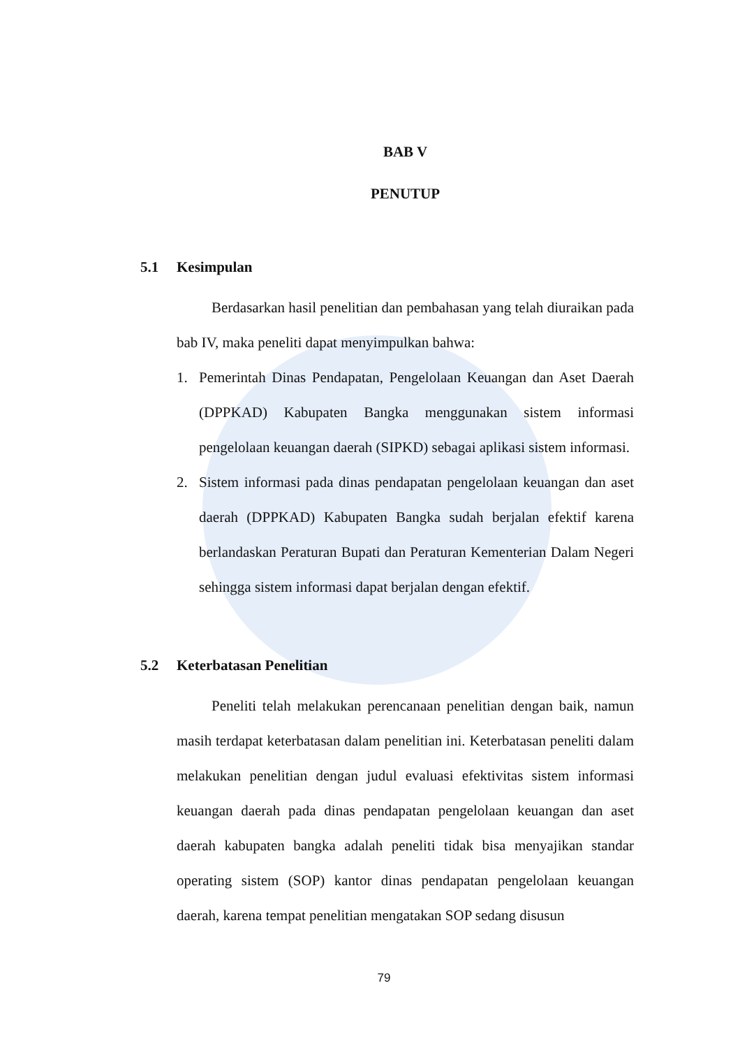BAB V
PENUTUP
5.1 Kesimpulan
Berdasarkan hasil penelitian dan pembahasan yang telah diuraikan pada bab IV, maka peneliti dapat menyimpulkan bahwa:
1. Pemerintah Dinas Pendapatan, Pengelolaan Keuangan dan Aset Daerah (DPPKAD) Kabupaten Bangka menggunakan sistem informasi pengelolaan keuangan daerah (SIPKD) sebagai aplikasi sistem informasi.
2. Sistem informasi pada dinas pendapatan pengelolaan keuangan dan aset daerah (DPPKAD) Kabupaten Bangka sudah berjalan efektif karena berlandaskan Peraturan Bupati dan Peraturan Kementerian Dalam Negeri sehingga sistem informasi dapat berjalan dengan efektif.
5.2 Keterbatasan Penelitian
Peneliti telah melakukan perencanaan penelitian dengan baik, namun masih terdapat keterbatasan dalam penelitian ini. Keterbatasan peneliti dalam melakukan penelitian dengan judul evaluasi efektivitas sistem informasi keuangan daerah pada dinas pendapatan pengelolaan keuangan dan aset daerah kabupaten bangka adalah peneliti tidak bisa menyajikan standar operating sistem (SOP) kantor dinas pendapatan pengelolaan keuangan daerah, karena tempat penelitian mengatakan SOP sedang disusun
79